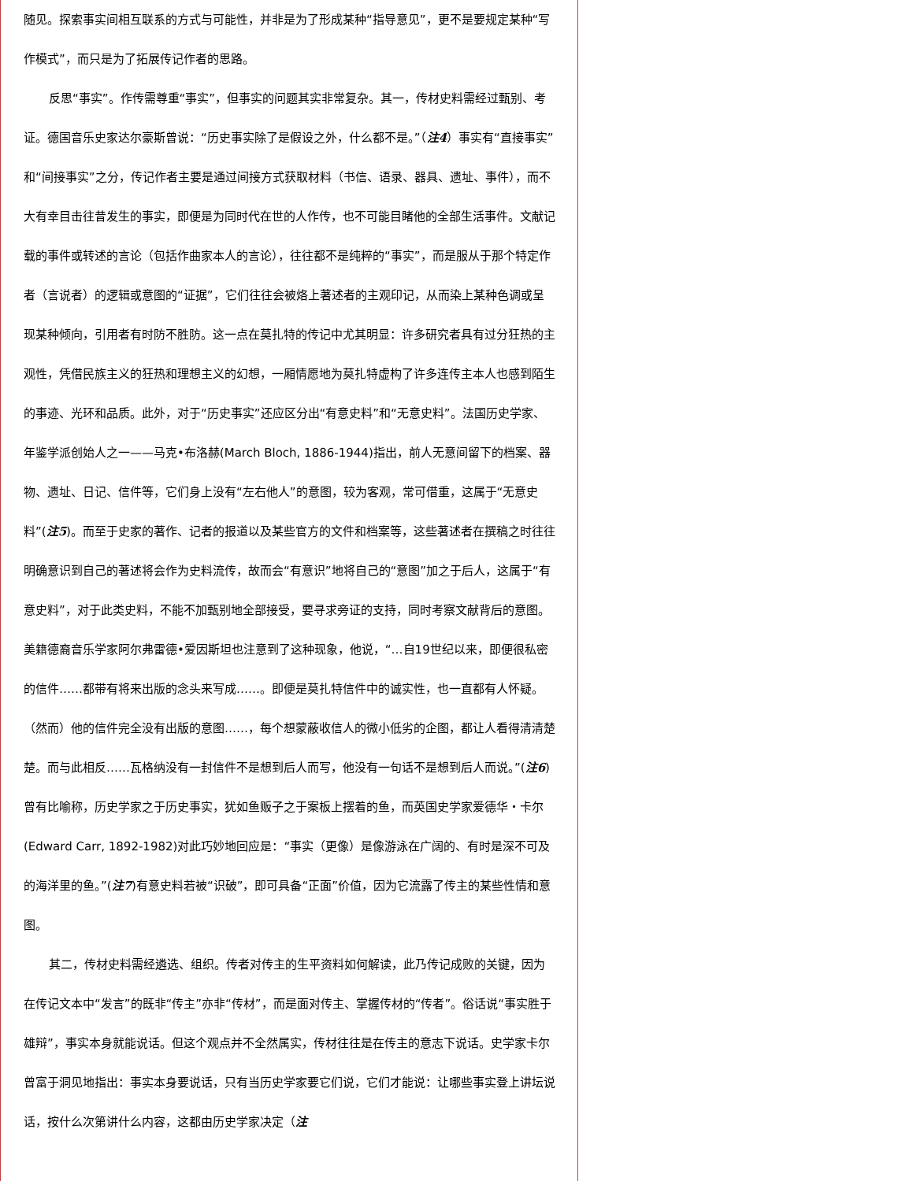随见。探索事实间相互联系的方式与可能性，并非是为了形成某种“指导意见”，更不是要规定某种“写作模式”，而只是为了拓展传记作者的思路。
反思“事实”。作传需尊重“事实”，但事实的问题其实非常复杂。其一，传材史料需经过甄别、考证。德国音乐史家达尔豪斯曾说：“历史事实除了是假设之外，什么都不是。”（注4）事实有“直接事实”和“间接事实”之分，传记作者主要是通过间接方式获取材料（书信、语录、器具、遗址、事件），而不大有幸目击往昔发生的事实，即便是为同时代在世的人作传，也不可能目睹他的全部生活事件。文献记载的事件或转述的言论（包括作曲家本人的言论），往往都不是纯粹的“事实”，而是服从于那个特定作者（言说者）的逻辑或意图的“证据”，它们往往会被烙上著述者的主观印记，从而染上某种色调或呈现某种倾向，引用者有时防不胜防。这一点在莫扎特的传记中尤其明显：许多研究者具有过分狂热的主观性，凭借民族主义的狂热和理想主义的幻想，一厢情愿地为莫扎特虚构了许多连传主本人也感到陌生的事迹、光环和品质。此外，对于“历史事实”还应区分出“有意史料”和“无意史料”。法国历史学家、年鉴学派创始人之一——马克•布洛赫(March Bloch, 1886-1944)指出，前人无意间留下的档案、器物、遗址、日记、信件等，它们身上没有“左右他人”的意图，较为客观，常可借重，这属于“无意史料”(注5)。而至于史家的著作、记者的报道以及某些官方的文件和档案等，这些著述者在撰稿之时往往明确意识到自己的著述将会作为史料流传，故而会“有意识”地将自己的“意图”加之于后人，这属于“有意史料”，对于此类史料，不能不加甄别地全部接受，要寻求旁证的支持，同时考察文献背后的意图。美籍德裔音乐学家阿尔弗雷德•爱因斯坦也注意到了这种现象，他说，“…自19世纪以来，即便很私密的信件……都带有将来出版的念头来写成……。即便是莫扎特信件中的诚实性，也一直都有人怀疑。（然而）他的信件完全没有出版的意图……，每个想蒙蔽收信人的微小低劣的企图，都让人看得清清楚楚。而与此相反……瓦格纳没有一封信件不是想到后人而写，他没有一句话不是想到后人而说。”(注6)曾有比喻称，历史学家之于历史事实，犹如鱼贩子之于案板上摆着的鱼，而英国史学家爱德华・卡尔(Edward Carr, 1892-1982)对此巧妙地回应是：“事实（更像）是像游泳在广阔的、有时是深不可及的海洋里的鱼。”(注7)有意史料若被“识破”，即可具备“正面”价值，因为它流露了传主的某些性情和意图。
其二，传材史料需经遴选、组织。传者对传主的生平资料如何解读，此乃传记成败的关键，因为在传记文本中“发言”的既非“传主”亦非“传材”，而是面对传主、掌握传材的“传者”。俗话说“事实胜于雄辩”，事实本身就能说话。但这个观点并不全然属实，传材往往是在传主的意志下说话。史学家卡尔曾富于洞见地指出：事实本身要说话，只有当历史学家要它们说，它们才能说：让哪些事实登上讲坛说话，按什么次第讲什么内容，这都由历史学家决定（注